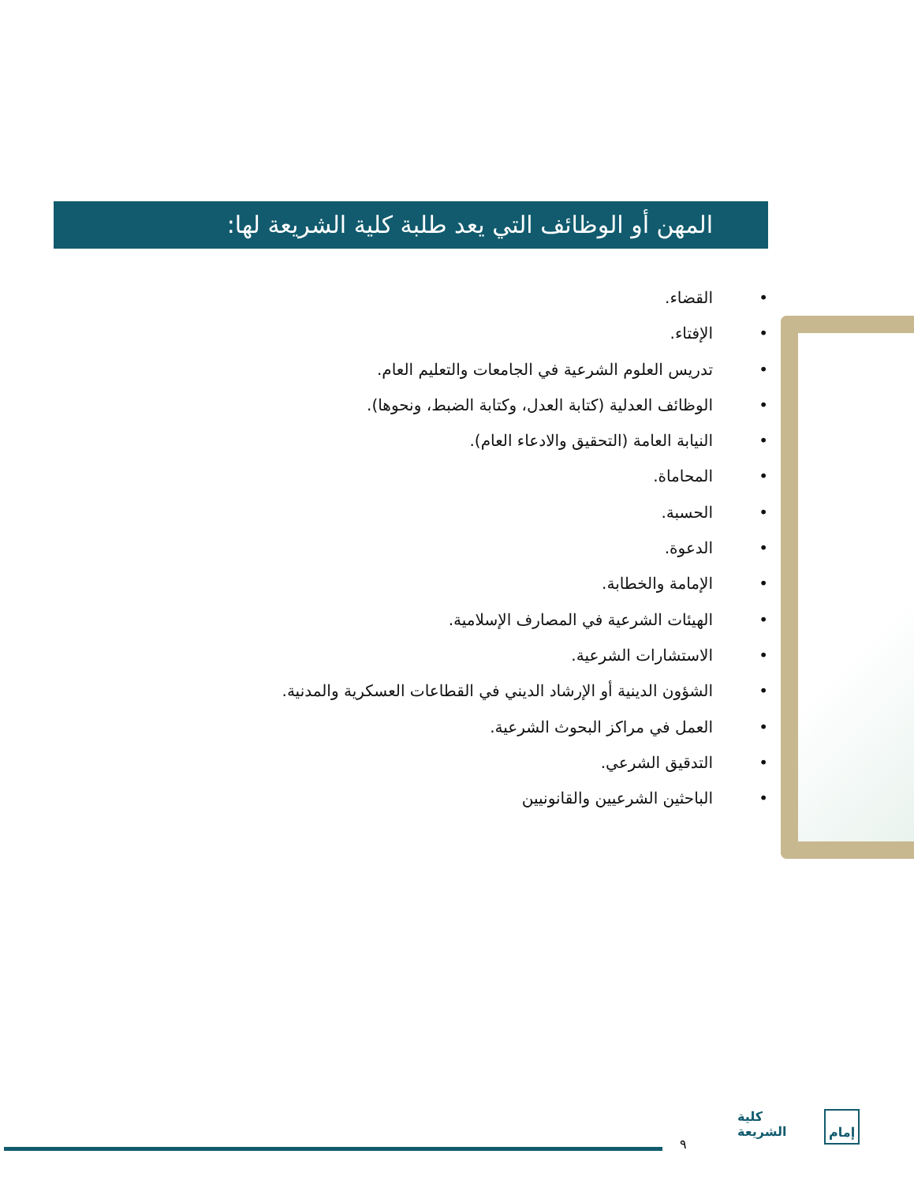المهن أو الوظائف التي يعد طلبة كلية الشريعة لها:
• القضاء.
• الإفتاء.
• تدريس العلوم الشرعية في الجامعات والتعليم العام.
• الوظائف العدلية (كتابة العدل، وكتابة الضبط، ونحوها).
• النيابة العامة (التحقيق والادعاء العام).
• المحاماة.
• الحسبة.
• الدعوة.
• الإمامة والخطابة.
• الهيئات الشرعية في المصارف الإسلامية.
• الاستشارات الشرعية.
• الشؤون الدينية أو الإرشاد الديني في القطاعات العسكرية والمدنية.
• العمل في مراكز البحوث الشرعية.
• التدقيق الشرعي.
• الباحثين الشرعيين والقانونيين
٩
كلية
الشريعة
إمام